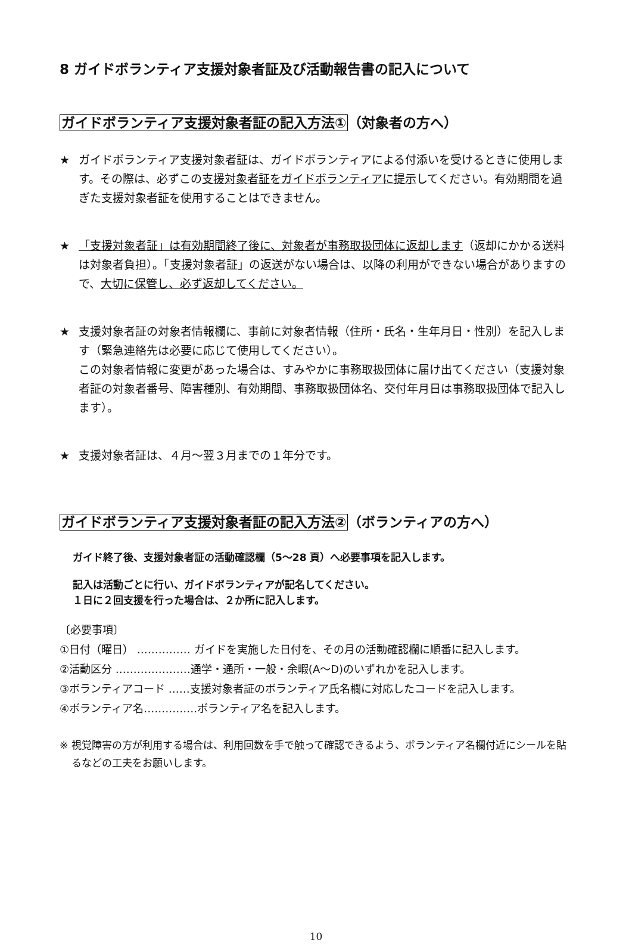8 ガイドボランティア支援対象者証及び活動報告書の記入について
ガイドボランティア支援対象者証の記入方法①（対象者の方へ）
★ ガイドボランティア支援対象者証は、ガイドボランティアによる付添いを受けるときに使用します。その際は、必ずこの支援対象者証をガイドボランティアに提示してください。有効期間を過ぎた支援対象者証を使用することはできません。
★ 「支援対象者証」は有効期間終了後に、対象者が事務取扱団体に返却します（返却にかかる送料は対象者負担）。「支援対象者証」の返送がない場合は、以降の利用ができない場合がありますので、大切に保管し、必ず返却してください。
★ 支援対象者証の対象者情報欄に、事前に対象者情報（住所・氏名・生年月日・性別）を記入します（緊急連絡先は必要に応じて使用してください）。
この対象者情報に変更があった場合は、すみやかに事務取扱団体に届け出てください（支援対象者証の対象者番号、障害種別、有効期間、事務取扱団体名、交付年月日は事務取扱団体で記入します）。
★ 支援対象者証は、４月～翌３月までの１年分です。
ガイドボランティア支援対象者証の記入方法②（ボランティアの方へ）
ガイド終了後、支援対象者証の活動確認欄（5～28 頁）へ必要事項を記入します。
記入は活動ごとに行い、ガイドボランティアが記名してください。
１日に２回支援を行った場合は、２か所に記入します。
〔必要事項〕
①日付（曜日） …………… ガイドを実施した日付を、その月の活動確認欄に順番に記入します。
②活動区分 …………………通学・通所・一般・余暇(A～D)のいずれかを記入します。
③ボランティアコード ……支援対象者証のボランティア氏名欄に対応したコードを記入します。
④ボランティア名……………ボランティア名を記入します。
※ 視覚障害の方が利用する場合は、利用回数を手で触って確認できるよう、ボランティア名欄付近にシールを貼るなどの工夫をお願いします。
10